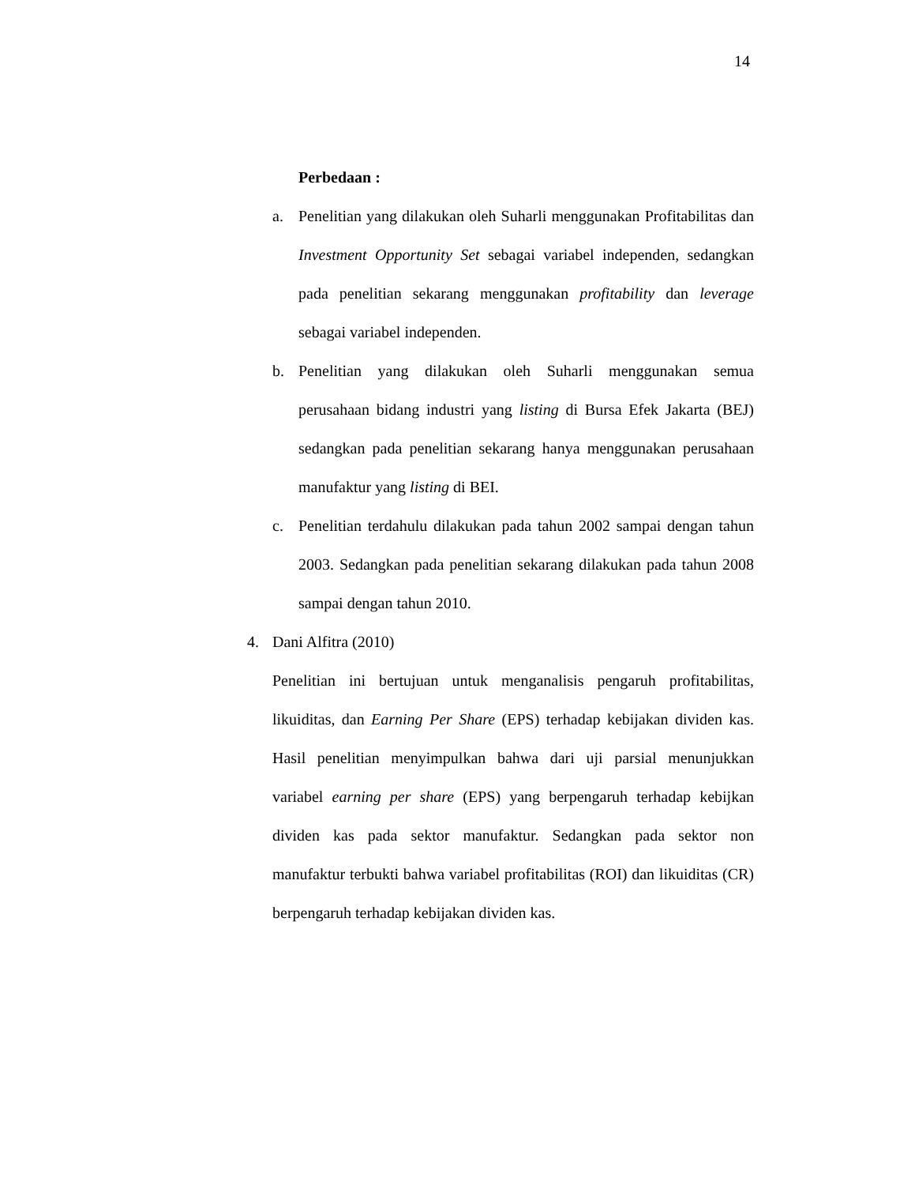14
Perbedaan :
a. Penelitian yang dilakukan oleh Suharli menggunakan Profitabilitas dan Investment Opportunity Set sebagai variabel independen, sedangkan pada penelitian sekarang menggunakan profitability dan leverage sebagai variabel independen.
b. Penelitian yang dilakukan oleh Suharli menggunakan semua perusahaan bidang industri yang listing di Bursa Efek Jakarta (BEJ) sedangkan pada penelitian sekarang hanya menggunakan perusahaan manufaktur yang listing di BEI.
c. Penelitian terdahulu dilakukan pada tahun 2002 sampai dengan tahun 2003. Sedangkan pada penelitian sekarang dilakukan pada tahun 2008 sampai dengan tahun 2010.
4. Dani Alfitra (2010)
Penelitian ini bertujuan untuk menganalisis pengaruh profitabilitas, likuiditas, dan Earning Per Share (EPS) terhadap kebijakan dividen kas. Hasil penelitian menyimpulkan bahwa dari uji parsial menunjukkan variabel earning per share (EPS) yang berpengaruh terhadap kebijkan dividen kas pada sektor manufaktur. Sedangkan pada sektor non manufaktur terbukti bahwa variabel profitabilitas (ROI) dan likuiditas (CR) berpengaruh terhadap kebijakan dividen kas.